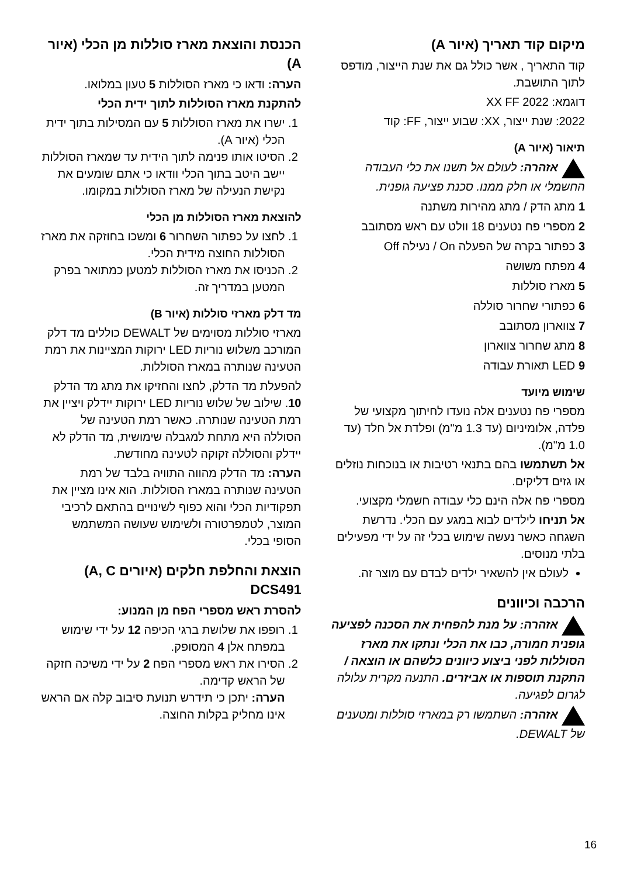מיקום קוד תאריך (איור A)
קוד התאריך , אשר כולל גם את שנת הייצור, מודפס לתוך התושבת.
דוגמא: 2022 XX FF
2022: שנת ייצור, XX: שבוע ייצור, FF: קוד
תיאור (איור A)
אזהרה: לעולם אל תשנו את כלי העבודה החשמלי או חלק ממנו. סכנת פציעה גופנית.
1 מתג הדק / מתג מהירות משתנה
2 מספרי פח נטענים 18 וולט עם ראש מסתובב
3 כפתור בקרה של הפעלה On / נעילה Off
4 מפתח משושה
5 מארז סוללות
6 כפתורי שחרור סוללה
7 צווארון מסתובב
8 מתג שחרור צווארון
9 LED תאורת עבודה
שימוש מיועד
מספרי פח נטענים אלה נועדו לחיתוך מקצועי של פלדה, אלומיניום (עד 1.3 מ"מ) ופלדת אל חלד (עד 1.0 מ"מ).
אל תשתמשו בהם בתנאי רטיבות או בנוכחות נוזלים או גזים דליקים.
מספרי פח אלה הינם כלי עבודה חשמלי מקצועי.
אל תניחו לילדים לבוא במגע עם הכלי. נדרשת השגחה כאשר נעשה שימוש בכלי זה על ידי מפעילים בלתי מנוסים.
לעולם אין להשאיר ילדים לבדם עם מוצר זה.
הרכבה וכיוונים
אזהרה: על מנת להפחית את הסכנה לפציעה גופנית חמורה, כבו את הכלי ונתקו את מארז הסוללות לפני ביצוע כיוונים כלשהם או הוצאה / התקנת תוספות או אביזרים. התנעה מקרית עלולה לגרום לפגיעה.
אזהרה: השתמשו רק במארזי סוללות ומטענים של DEWALT.
הכנסת והוצאת מארז סוללות מן הכלי (איור A)
הערה: ודאו כי מארז הסוללות 5 טעון במלואו.
להתקנת מארז הסוללות לתוך ידית הכלי
1. ישרו את מארז הסוללות 5 עם המסילות בתוך ידית הכלי (איור A).
2. הסיטו אותו פנימה לתוך הידית עד שמארז הסוללות יישב היטב בתוך הכלי וודאו כי אתם שומעים את נקישת הנעילה של מארז הסוללות במקומו.
להוצאת מארז הסוללות מן הכלי
1. לחצו על כפתור השחרור 6 ומשכו בחוזקה את מארז הסוללות החוצה מידית הכלי.
2. הכניסו את מארז הסוללות למטען כמתואר בפרק המטען במדריך זה.
מד דלק מארזי סוללות (איור B)
מארזי סוללות מסוימים של DEWALT כוללים מד דלק המורכב משלוש נוריות LED ירוקות המציינות את רמת הטעינה שנותרה במארז הסוללות.
להפעלת מד הדלק, לחצו והחזיקו את מתג מד הדלק 10. שילוב של שלוש נוריות LED ירוקות יידלק ויציין את רמת הטעינה שנותרה. כאשר רמת הטעינה של הסוללה היא מתחת למגבלה שימושית, מד הדלק לא יידלק והסוללה זקוקה לטעינה מחודשת.
הערה: מד הדלק מהווה התוויה בלבד של רמת הטעינה שנותרה במארז הסוללות. הוא אינו מציין את תפקודיות הכלי והוא כפוף לשינויים בהתאם לרכיבי המוצר, לטמפרטורה ולשימוש שעושה המשתמש הסופי בכלי.
הוצאת והחלפת חלקים (איורים A, C) DCS491
להסרת ראש מספרי הפח מן המנוע:
1. רופפו את שלושת ברגי הכיפה 12 על ידי שימוש במפתח אלן 4 המסופק.
2. הסירו את ראש מספרי הפח 2 על ידי משיכה חזקה של הראש קדימה.
הערה: יתכן כי תידרש תנועת סיבוב קלה אם הראש אינו מחליק בקלות החוצה.
16